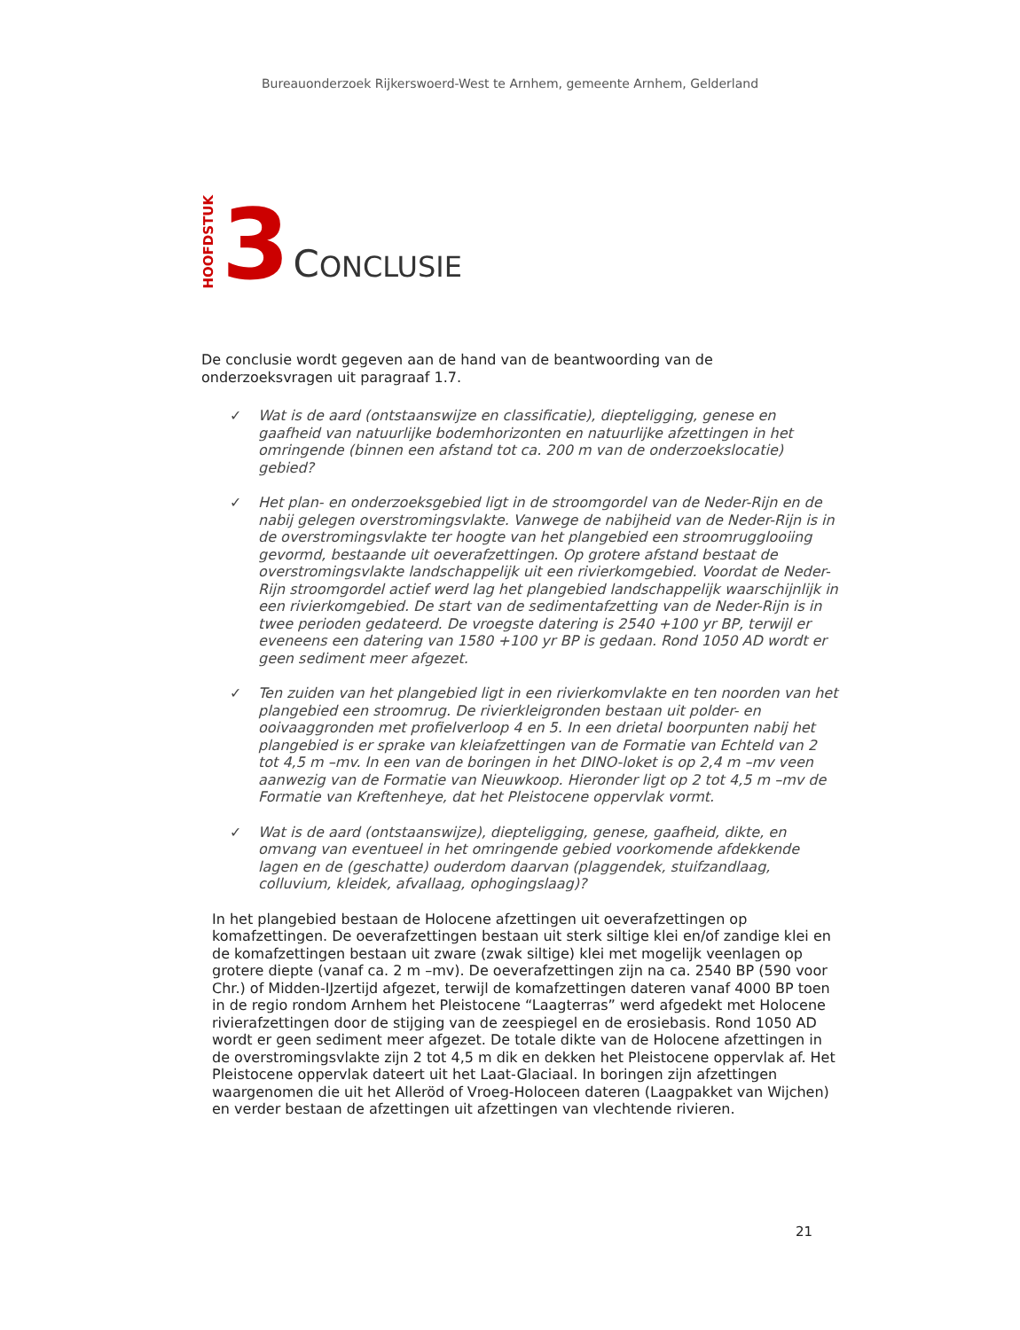Bureauonderzoek Rijkerswoerd-West te Arnhem, gemeente Arnhem, Gelderland
HOOFDSTUK 3 CONCLUSIE
De conclusie wordt gegeven aan de hand van de beantwoording van de onderzoeksvragen uit paragraaf 1.7.
✓ Wat is de aard (ontstaanswijze en classificatie), diepteligging, genese en gaafheid van natuurlijke bodemhorizonten en natuurlijke afzettingen in het omringende (binnen een afstand tot ca. 200 m van de onderzoekslocatie) gebied?
✓ Het plan- en onderzoeksgebied ligt in de stroomgordel van de Neder-Rijn en de nabij gelegen overstromingsvlakte. Vanwege de nabijheid van de Neder-Rijn is in de overstromingsvlakte ter hoogte van het plangebied een stroomrugglooiing gevormd, bestaande uit oeverafzettingen. Op grotere afstand bestaat de overstromingsvlakte landschappelijk uit een rivierkomgebied. Voordat de Neder-Rijn stroomgordel actief werd lag het plangebied landschappelijk waarschijnlijk in een rivierkomgebied. De start van de sedimentafzetting van de Neder-Rijn is in twee perioden gedateerd. De vroegste datering is 2540 +100 yr BP, terwijl er eveneens een datering van 1580 +100 yr BP is gedaan. Rond 1050 AD wordt er geen sediment meer afgezet.
✓ Ten zuiden van het plangebied ligt in een rivierkomvlakte en ten noorden van het plangebied een stroomrug. De rivierkleigronden bestaan uit polder- en ooivaaggronden met profielverloop 4 en 5. In een drietal boorpunten nabij het plangebied is er sprake van kleiafzettingen van de Formatie van Echteld van 2 tot 4,5 m –mv. In een van de boringen in het DINO-loket is op 2,4 m –mv veen aanwezig van de Formatie van Nieuwkoop. Hieronder ligt op 2 tot 4,5 m –mv de Formatie van Kreftenheye, dat het Pleistocene oppervlak vormt.
✓ Wat is de aard (ontstaanswijze), diepteligging, genese, gaafheid, dikte, en omvang van eventueel in het omringende gebied voorkomende afdekkende lagen en de (geschatte) ouderdom daarvan (plaggendek, stuifzandlaag, colluvium, kleidek, afvallaag, ophogingslaag)?
In het plangebied bestaan de Holocene afzettingen uit oeverafzettingen op komafzettingen. De oeverafzettingen bestaan uit sterk siltige klei en/of zandige klei en de komafzettingen bestaan uit zware (zwak siltige) klei met mogelijk veenlagen op grotere diepte (vanaf ca. 2 m –mv). De oeverafzettingen zijn na ca. 2540 BP (590 voor Chr.) of Midden-IJzertijd afgezet, terwijl de komafzettingen dateren vanaf 4000 BP toen in de regio rondom Arnhem het Pleistocene “Laagterras” werd afgedekt met Holocene rivierafzettingen door de stijging van de zeespiegel en de erosiebasis. Rond 1050 AD wordt er geen sediment meer afgezet. De totale dikte van de Holocene afzettingen in de overstromingsvlakte zijn 2 tot 4,5 m dik en dekken het Pleistocene oppervlak af. Het Pleistocene oppervlak dateert uit het Laat-Glaciaal. In boringen zijn afzettingen waargenomen die uit het Alleröd of Vroeg-Holoceen dateren (Laagpakket van Wijchen) en verder bestaan de afzettingen uit afzettingen van vlechtende rivieren.
21